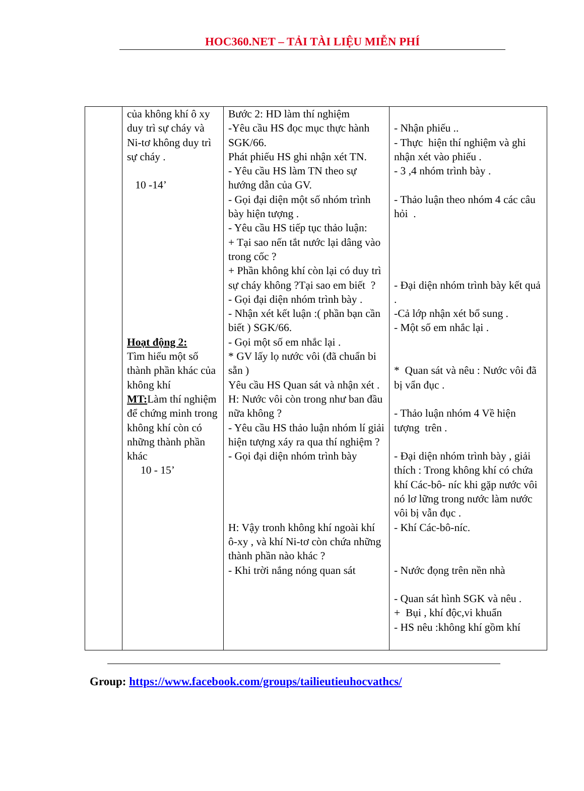HOC360.NET – TẢI TÀI LIỆU MIỄN PHÍ
| | của không khí ô xy duy trì sự cháy và Ni-tơ không duy trì sự cháy . 10 -14’ Hoạt động 2: Tìm hiểu một số thành phần khác của không khí MT: Làm thí nghiệm để chứng minh trong không khí còn có những thành phần khác 10 - 15’ | Bước 2: HD làm thí nghiệm -Yêu cầu HS đọc mục thực hành SGK/66. Phát phiếu HS ghi nhận xét TN. - Yêu cầu HS làm TN theo sự hướng dẫn của GV. - Gọi đại diện một số nhóm trình bày hiện tượng . - Yêu cầu HS tiếp tục thảo luận: + Tại sao nến tắt nước lại dâng vào trong cốc ? + Phần không khí còn lại có duy trì sự cháy không ?Tại sao em biết ? - Gọi đại diện nhóm trình bày . - Nhận xét kết luận :( phần bạn cần biết ) SGK/66. - Gọi một số em nhắc lại . * GV lấy lọ nước vôi (đã chuẩn bi sẵn ) Yêu cầu HS Quan sát và nhận xét . H: Nước vôi còn trong như ban đầu nữa không ? - Yêu cầu HS thảo luận nhóm lí giải hiện tượng xáy ra qua thí nghiệm ? - Gọi đại diện nhóm trình bày H: Vậy tronh không khí ngoài khí ô-xy , và khí Ni-tơ còn chứa những thành phần nào khác ? - Khi trời nắng nóng quan sát | - Nhận phiếu .. - Thực hiện thí nghiệm và ghi nhận xét vào phiếu . - 3 ,4 nhóm trình bày . - Thảo luận theo nhóm 4 các câu hỏi . - Đại diện nhóm trình bày kết quả . -Cả lớp nhận xét bổ sung . - Một số em nhắc lại . * Quan sát và nêu : Nước vôi đã bị vẩn đục . - Thảo luận nhóm 4 Về hiện tượng trên . - Đại diện nhóm trình bày , giải thích : Trong không khí có chứa khí Các-bô- níc khi gặp nước vôi nó lơ lững trong nước làm nước vôi bị vẫn đục . - Khí Các-bô-níc. - Nước đọng trên nền nhà - Quan sát hình SGK và nêu . + Bụi , khí độc,vi khuẩn - HS nêu :không khí gồm khí |
Group: https://www.facebook.com/groups/tailieutieuhocvathcs/